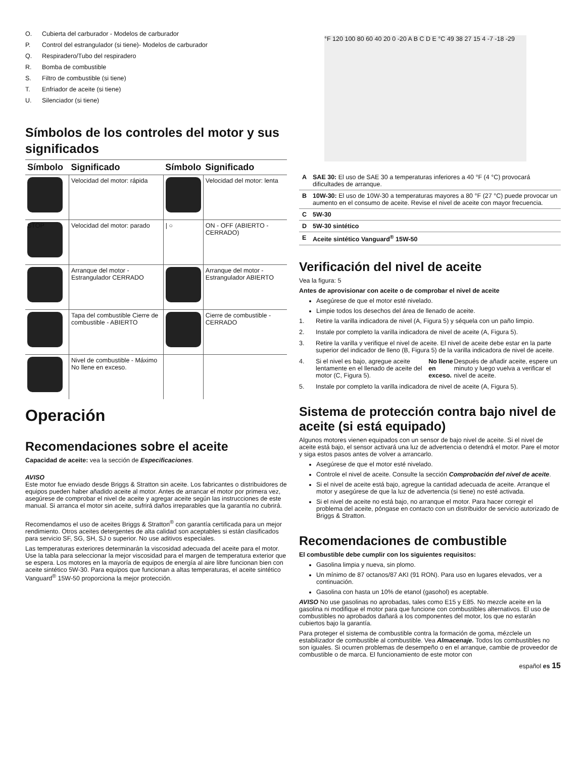O. Cubierta del carburador - Modelos de carburador
P. Control del estrangulador (si tiene)- Modelos de carburador
Q. Respiradero/Tubo del respiradero
R. Bomba de combustible
S. Filtro de combustible (si tiene)
T. Enfriador de aceite (si tiene)
U. Silenciador (si tiene)
Símbolos de los controles del motor y sus significados
| Símbolo | Significado | Símbolo | Significado |
| --- | --- | --- | --- |
| | Velocidad del motor: rápida | | Velocidad del motor: lenta |
| STOP | Velocidad del motor: parado | / ○ | ON - OFF (ABIERTO - CERRADO) |
| | Arranque del motor - Estrangulador CERRADO | | Arranque del motor - Estrangulador ABIERTO |
| | Tapa del combustible Cierre de combustible - ABIERTO | | Cierre de combustible - CERRADO |
| | Nivel de combustible - Máximo No llene en exceso. | | |
Operación
Recomendaciones sobre el aceite
Capacidad de aceite: vea la sección de Especificaciones.
AVISO
Este motor fue enviado desde Briggs & Stratton sin aceite. Los fabricantes o distribuidores de equipos pueden haber añadido aceite al motor. Antes de arrancar el motor por primera vez, asegúrese de comprobar el nivel de aceite y agregar aceite según las instrucciones de este manual. Si arranca el motor sin aceite, sufrirá daños irreparables que la garantía no cubrirá.
Recomendamos el uso de aceites Briggs & Stratton<sup>®</sup> con garantía certificada para un mejor rendimiento. Otros aceites detergentes de alta calidad son aceptables si están clasificados para servicio SF, SG, SH, SJ o superior. No use aditivos especiales.
Las temperaturas exteriores determinarán la viscosidad adecuada del aceite para el motor. Use la tabla para seleccionar la mejor viscosidad para el margen de temperatura exterior que se espera. Los motores en la mayoría de equipos de energía al aire libre funcionan bien con aceite sintético 5W-30. Para equipos que funcionan a altas temperaturas, el aceite sintético Vanguard<sup>®</sup> 15W-50 proporciona la mejor protección.
°F 120 100 80 60 40 20 0 -20 A B C D E °C 49 38 27 15 4 -7 -18 -29
| A | SAE 30: El uso de SAE 30 a temperaturas inferiores a 40 °F (4 °C) provocará dificultades de arranque. |
| B | 10W-30: El uso de 10W-30 a temperaturas mayores a 80 °F (27 °C) puede provocar un aumento en el consumo de aceite. Revise el nivel de aceite con mayor frecuencia. |
| C | 5W-30 |
| D | 5W-30 sintético |
| E | Aceite sintético Vanguard<sup>®</sup> 15W-50 |
Verificación del nivel de aceite
Vea la figura: 5
Antes de aprovisionar con aceite o de comprobar el nivel de aceite
Asegúrese de que el motor esté nivelado.
Limpie todos los desechos del área de llenado de aceite.
1. Retire la varilla indicadora de nivel (A, Figura 5) y séquela con un paño limpio.
2. Instale por completo la varilla indicadora de nivel de aceite (A, Figura 5).
3. Retire la varilla y verifique el nivel de aceite. El nivel de aceite debe estar en la parte superior del indicador de lleno (B, Figura 5) de la varilla indicadora de nivel de aceite.
4. Si el nivel es bajo, agregue aceite lentamente en el llenado de aceite del motor (C, Figura 5). No llene en exceso. Después de añadir aceite, espere un minuto y luego vuelva a verificar el nivel de aceite.
5. Instale por completo la varilla indicadora de nivel de aceite (A, Figura 5).
Sistema de protección contra bajo nivel de aceite (si está equipado)
Algunos motores vienen equipados con un sensor de bajo nivel de aceite. Si el nivel de aceite está bajo, el sensor activará una luz de advertencia o detendrá el motor. Pare el motor y siga estos pasos antes de volver a arrancarlo.
Asegúrese de que el motor esté nivelado.
Controle el nivel de aceite. Consulte la sección Comprobación del nivel de aceite.
Si el nivel de aceite está bajo, agregue la cantidad adecuada de aceite. Arranque el motor y asegúrese de que la luz de advertencia (si tiene) no esté activada.
Si el nivel de aceite no está bajo, no arranque el motor. Para hacer corregir el problema del aceite, póngase en contacto con un distribuidor de servicio autorizado de Briggs & Stratton.
Recomendaciones de combustible
El combustible debe cumplir con los siguientes requisitos:
Gasolina limpia y nueva, sin plomo.
Un mínimo de 87 octanos/87 AKI (91 RON). Para uso en lugares elevados, ver a continuación.
Gasolina con hasta un 10% de etanol (gasohol) es aceptable.
AVISO No use gasolinas no aprobadas, tales como E15 y E85. No mezcle aceite en la gasolina ni modifique el motor para que funcione con combustibles alternativos. El uso de combustibles no aprobados dañará a los componentes del motor, los que no estarán cubiertos bajo la garantía.
Para proteger el sistema de combustible contra la formación de goma, mézclele un estabilizador de combustible al combustible. Vea Almacenaje. Todos los combustibles no son iguales. Si ocurren problemas de desempeño o en el arranque, cambie de proveedor de combustible o de marca. El funcionamiento de este motor con
español es 15